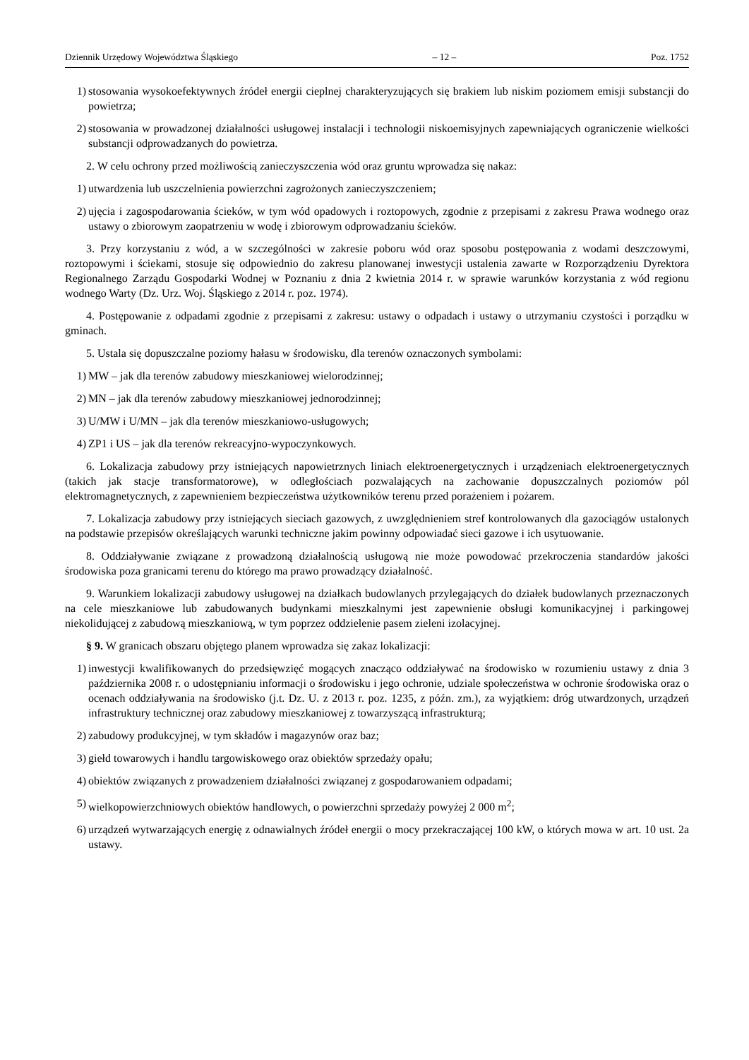Dziennik Urzędowy Województwa Śląskiego – 12 – Poz. 1752
1) stosowania wysokoefektywnych źródeł energii cieplnej charakteryzujących się brakiem lub niskim poziomem emisji substancji do powietrza;
2) stosowania w prowadzonej działalności usługowej instalacji i technologii niskoemisyjnych zapewniających ograniczenie wielkości substancji odprowadzanych do powietrza.
2. W celu ochrony przed możliwością zanieczyszczenia wód oraz gruntu wprowadza się nakaz:
1) utwardzenia lub uszczelnienia powierzchni zagrożonych zanieczyszczeniem;
2) ujęcia i zagospodarowania ścieków, w tym wód opadowych i roztopowych, zgodnie z przepisami z zakresu Prawa wodnego oraz ustawy o zbiorowym zaopatrzeniu w wodę i zbiorowym odprowadzaniu ścieków.
3. Przy korzystaniu z wód, a w szczególności w zakresie poboru wód oraz sposobu postępowania z wodami deszczowymi, roztopowymi i ściekami, stosuje się odpowiednio do zakresu planowanej inwestycji ustalenia zawarte w Rozporządzeniu Dyrektora Regionalnego Zarządu Gospodarki Wodnej w Poznaniu z dnia 2 kwietnia 2014 r. w sprawie warunków korzystania z wód regionu wodnego Warty (Dz. Urz. Woj. Śląskiego z 2014 r. poz. 1974).
4. Postępowanie z odpadami zgodnie z przepisami z zakresu: ustawy o odpadach i ustawy o utrzymaniu czystości i porządku w gminach.
5. Ustala się dopuszczalne poziomy hałasu w środowisku, dla terenów oznaczonych symbolami:
1) MW – jak dla terenów zabudowy mieszkaniowej wielorodzinnej;
2) MN – jak dla terenów zabudowy mieszkaniowej jednorodzinnej;
3) U/MW i U/MN – jak dla terenów mieszkaniowo-usługowych;
4) ZP1 i US – jak dla terenów rekreacyjno-wypoczynkowych.
6. Lokalizacja zabudowy przy istniejących napowietrznych liniach elektroenergetycznych i urządzeniach elektroenergetycznych (takich jak stacje transformatorowe), w odległościach pozwalających na zachowanie dopuszczalnych poziomów pól elektromagnetycznych, z zapewnieniem bezpieczeństwa użytkowników terenu przed porażeniem i pożarem.
7. Lokalizacja zabudowy przy istniejących sieciach gazowych, z uwzględnieniem stref kontrolowanych dla gazociągów ustalonych na podstawie przepisów określających warunki techniczne jakim powinny odpowiadać sieci gazowe i ich usytuowanie.
8. Oddziaływanie związane z prowadzoną działalnością usługową nie może powodować przekroczenia standardów jakości środowiska poza granicami terenu do którego ma prawo prowadzący działalność.
9. Warunkiem lokalizacji zabudowy usługowej na działkach budowlanych przylegających do działek budowlanych przeznaczonych na cele mieszkaniowe lub zabudowanych budynkami mieszkalnymi jest zapewnienie obsługi komunikacyjnej i parkingowej niekolidującej z zabudową mieszkaniową, w tym poprzez oddzielenie pasem zieleni izolacyjnej.
§ 9. W granicach obszaru objętego planem wprowadza się zakaz lokalizacji:
1) inwestycji kwalifikowanych do przedsięwzięć mogących znacząco oddziaływać na środowisko w rozumieniu ustawy z dnia 3 października 2008 r. o udostępnianiu informacji o środowisku i jego ochronie, udziale społeczeństwa w ochronie środowiska oraz o ocenach oddziaływania na środowisko (j.t. Dz. U. z 2013 r. poz. 1235, z późn. zm.), za wyjątkiem: dróg utwardzonych, urządzeń infrastruktury technicznej oraz zabudowy mieszkaniowej z towarzyszącą infrastrukturą;
2) zabudowy produkcyjnej, w tym składów i magazynów oraz baz;
3) giełd towarowych i handlu targowiskowego oraz obiektów sprzedaży opału;
4) obiektów związanych z prowadzeniem działalności związanej z gospodarowaniem odpadami;
5) wielkopowierzchniowych obiektów handlowych, o powierzchni sprzedaży powyżej 2 000 m<sup>2</sup>;
6) urządzeń wytwarzających energię z odnawialnych źródeł energii o mocy przekraczającej 100 kW, o których mowa w art. 10 ust. 2a ustawy.